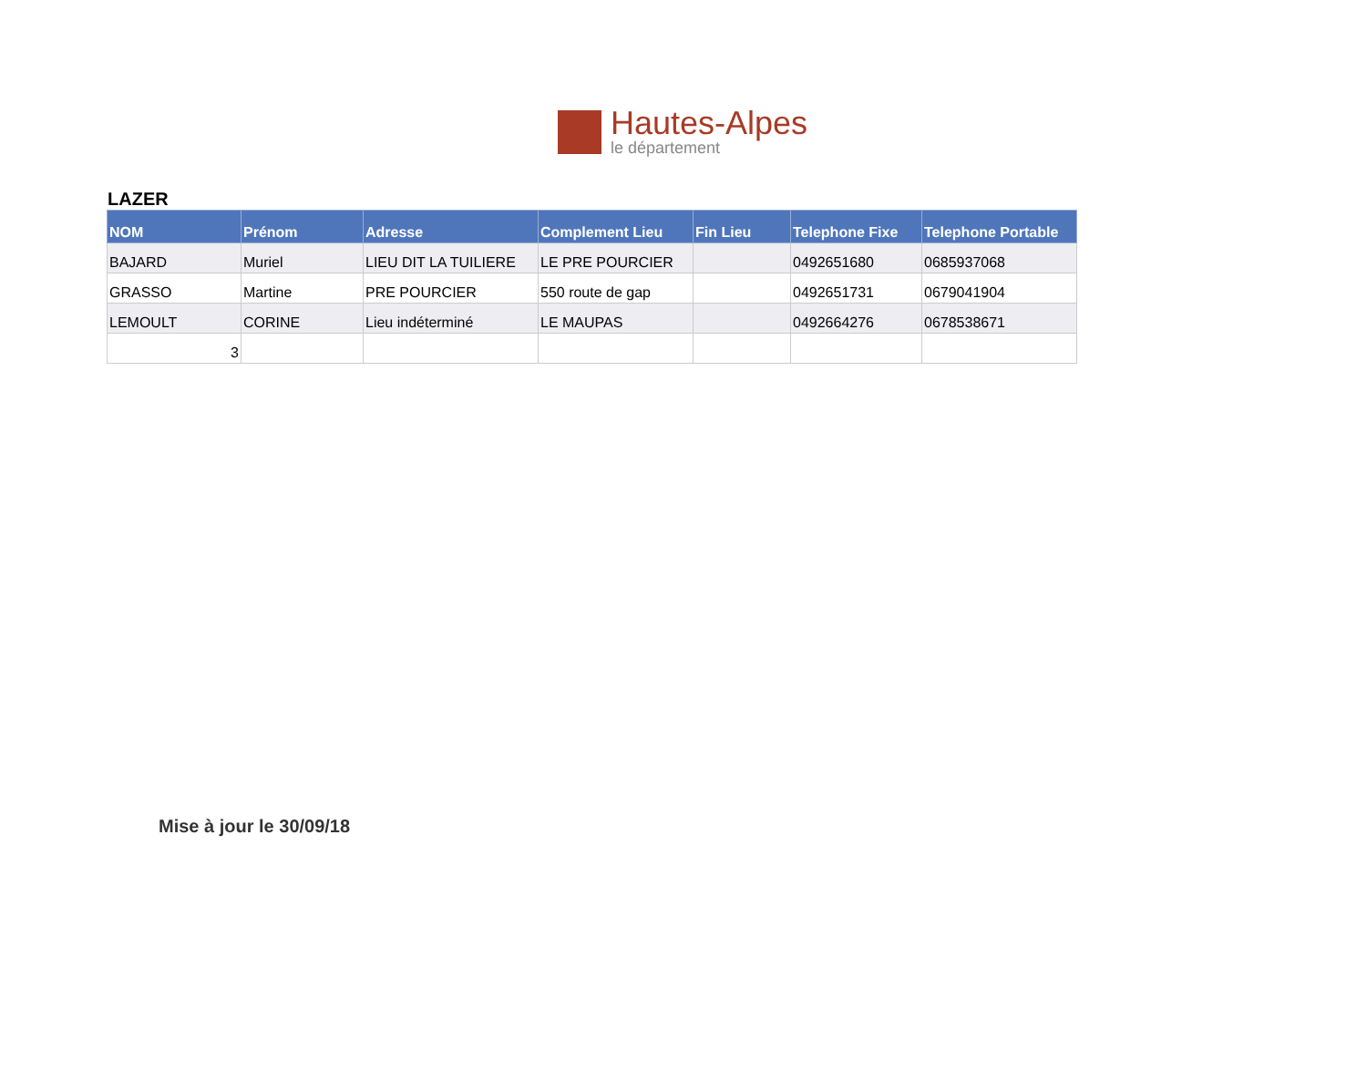Hautes-Alpes
le département
LAZER
| NOM | Prénom | Adresse | Complement Lieu | Fin Lieu | Telephone Fixe | Telephone Portable |
| --- | --- | --- | --- | --- | --- | --- |
| BAJARD | Muriel | LIEU DIT LA TUILIERE | LE PRE POURCIER | | 0492651680 | 0685937068 |
| GRASSO | Martine | PRE POURCIER | 550 route de gap | | 0492651731 | 0679041904 |
| LEMOULT | CORINE | Lieu indéterminé | LE MAUPAS | | 0492664276 | 0678538671 |
| 3 | | | | | | |
Mise à jour le 30/09/18